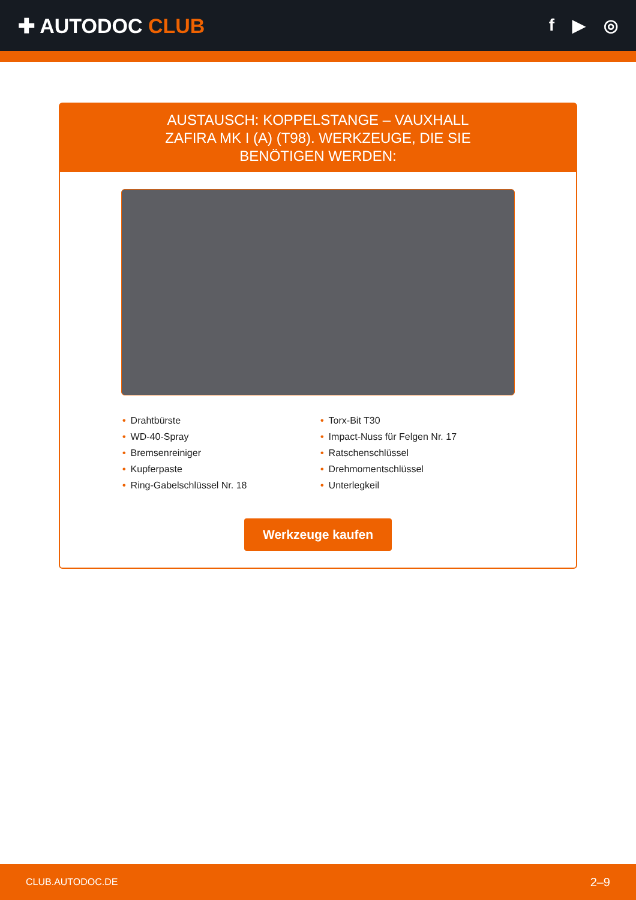✚ AUTODOC CLUB
f ▶ ◎
AUSTAUSCH: KOPPELSTANGE – VAUXHALL ZAFIRA MK I (A) (T98). WERKZEUGE, DIE SIE BENÖTIGEN WERDEN:
• Drahtbürste
• WD-40-Spray
• Bremsenreiniger
• Kupferpaste
• Ring-Gabelschlüssel Nr. 18
• Torx-Bit T30
• Impact-Nuss für Felgen Nr. 17
• Ratschenschlüssel
• Drehmomentschlüssel
• Unterlegkeil
Werkzeuge kaufen
CLUB.AUTODOC.DE 2–9